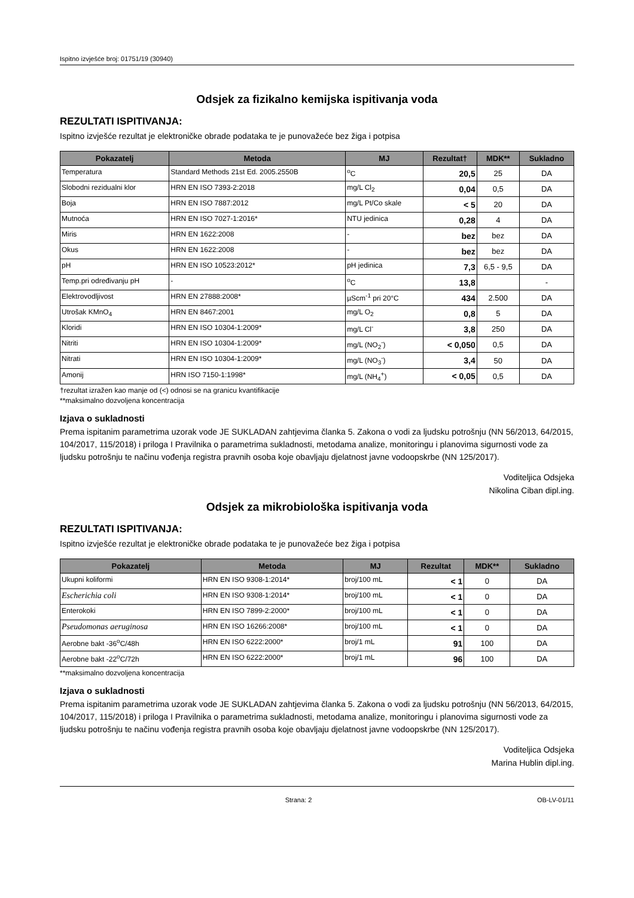Ispitno izvješće broj: 01751/19 (30940)
Odsjek za fizikalno kemijska ispitivanja voda
REZULTATI ISPITIVANJA:
Ispitno izvješće rezultat je elektroničke obrade podataka te je punovažeće bez žiga i potpisa
| Pokazatelj | Metoda | MJ | Rezultat† | MDK** | Sukladno |
| --- | --- | --- | --- | --- | --- |
| Temperatura | Standard Methods 21st Ed. 2005.2550B | <sup>o</sup> C | 20,5 | 25 | DA |
| Slobodni rezidualni klor | HRN EN ISO 7393-2:2018 | mg/L Cl<sub>2</sub> | 0,04 | 0,5 | DA |
| Boja | HRN EN ISO 7887:2012 | mg/L Pt/Co skale | < 5 | 20 | DA |
| Mutnoća | HRN EN ISO 7027-1:2016* | NTU jedinica | 0,28 | 4 | DA |
| Miris | HRN EN 1622:2008 | - | bez | bez | DA |
| Okus | HRN EN 1622:2008 | - | bez | bez | DA |
| pH | HRN EN ISO 10523:2012* | pH jedinica | 7,3 | 6,5 - 9,5 | DA |
| Temp.pri određivanju pH | - | <sup>o</sup> C | 13,8 | | - |
| Elektrovodljivost | HRN EN 27888:2008* | µScm<sup>-1</sup> pri 20°C | 434 | 2.500 | DA |
| Utrošak KMnO<sub>4</sub> | HRN EN 8467:2001 | mg/L O<sub>2</sub> | 0,8 | 5 | DA |
| Kloridi | HRN EN ISO 10304-1:2009* | mg/L Cl<sup>-</sup> | 3,8 | 250 | DA |
| Nitriti | HRN EN ISO 10304-1:2009* | mg/L (NO<sub>2</sub><sup>-</sup>) | < 0,050 | 0,5 | DA |
| Nitrati | HRN EN ISO 10304-1:2009* | mg/L (NO<sub>3</sub><sup>-</sup>) | 3,4 | 50 | DA |
| Amonij | HRN ISO 7150-1:1998* | mg/L (NH<sub>4</sub><sup>+</sup>) | < 0,05 | 0,5 | DA |
†rezultat izražen kao manje od (<) odnosi se na granicu kvantifikacije
**maksimalno dozvoljena koncentracija
Izjava o sukladnosti
Prema ispitanim parametrima uzorak vode JE SUKLADAN zahtjevima članka 5. Zakona o vodi za ljudsku potrošnju (NN 56/2013, 64/2015, 104/2017, 115/2018) i priloga I Pravilnika o parametrima sukladnosti, metodama analize, monitoringu i planovima sigurnosti vode za ljudsku potrošnju te načinu vođenja registra pravnih osoba koje obavljaju djelatnost javne vodoopskrbe (NN 125/2017).
Voditeljica Odsjeka
Nikolina Ciban dipl.ing.
Odsjek za mikrobiološka ispitivanja voda
REZULTATI ISPITIVANJA:
Ispitno izvješće rezultat je elektroničke obrade podataka te je punovažeće bez žiga i potpisa
| Pokazatelj | Metoda | MJ | Rezultat | MDK** | Sukladno |
| --- | --- | --- | --- | --- | --- |
| Ukupni koliformi | HRN EN ISO 9308-1:2014* | broj/100 mL | < 1 | 0 | DA |
| Escherichia coli | HRN EN ISO 9308-1:2014* | broj/100 mL | < 1 | 0 | DA |
| Enterokoki | HRN EN ISO 7899-2:2000* | broj/100 mL | < 1 | 0 | DA |
| Pseudomonas aeruginosa | HRN EN ISO 16266:2008* | broj/100 mL | < 1 | 0 | DA |
| Aerobne bakt -36<sup>o</sup>C/48h | HRN EN ISO 6222:2000* | broj/1 mL | 91 | 100 | DA |
| Aerobne bakt -22<sup>o</sup>C/72h | HRN EN ISO 6222:2000* | broj/1 mL | 96 | 100 | DA |
**maksimalno dozvoljena koncentracija
Izjava o sukladnosti
Prema ispitanim parametrima uzorak vode JE SUKLADAN zahtjevima članka 5. Zakona o vodi za ljudsku potrošnju (NN 56/2013, 64/2015, 104/2017, 115/2018) i priloga I Pravilnika o parametrima sukladnosti, metodama analize, monitoringu i planovima sigurnosti vode za ljudsku potrošnju te načinu vođenja registra pravnih osoba koje obavljaju djelatnost javne vodoopskrbe (NN 125/2017).
Voditeljica Odsjeka
Marina Hublin dipl.ing.
Strana: 2 OB-LV-01/11